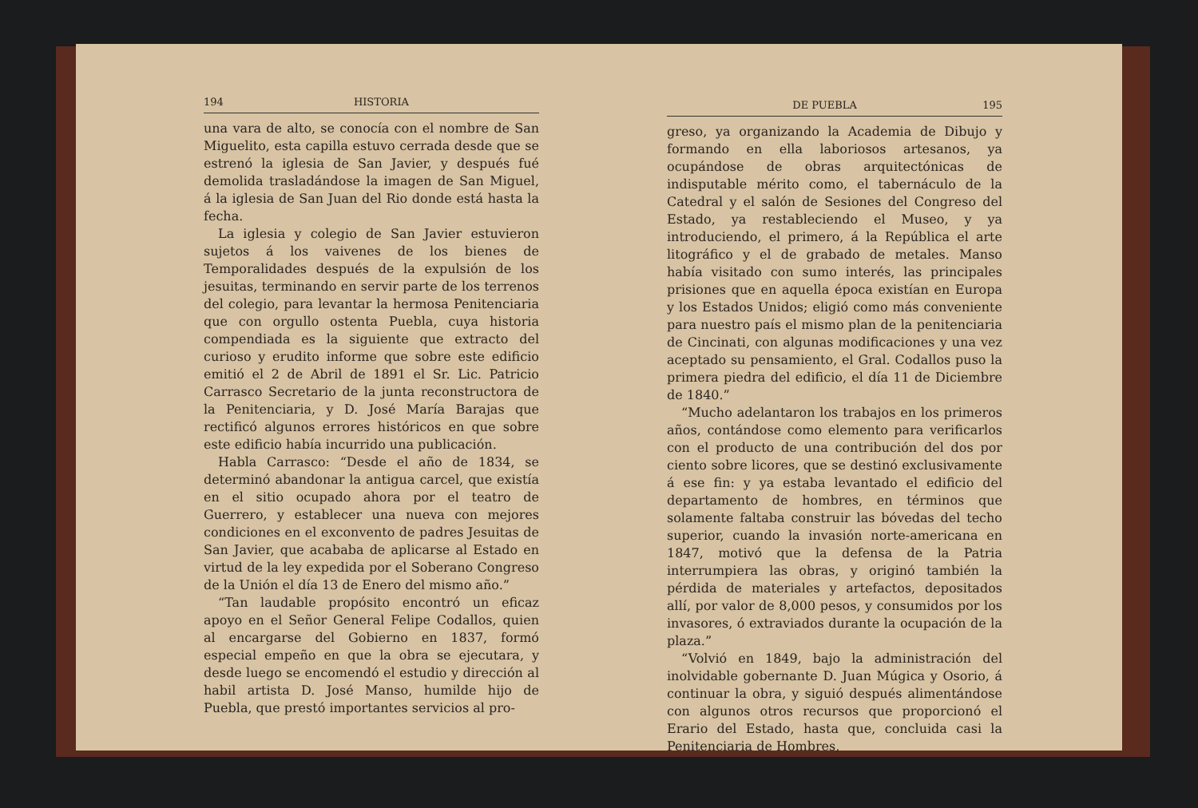194 HISTORIA
una vara de alto, se conocía con el nombre de San Miguelito, esta capilla estuvo cerrada desde que se estrenó la iglesia de San Javier, y después fué demolida trasladándose la imagen de San Miguel, á la iglesia de San Juan del Rio donde está hasta la fecha.
La iglesia y colegio de San Javier estuvieron sujetos á los vaivenes de los bienes de Temporalidades después de la expulsión de los jesuitas, terminando en servir parte de los terrenos del colegio, para levantar la hermosa Penitenciaria que con orgullo ostenta Puebla, cuya historia compendiada es la siguiente que extracto del curioso y erudito informe que sobre este edificio emitió el 2 de Abril de 1891 el Sr. Lic. Patricio Carrasco Secretario de la junta reconstructora de la Penitenciaria, y D. José María Barajas que rectificó algunos errores históricos en que sobre este edificio había incurrido una publicación.
Habla Carrasco: “Desde el año de 1834, se determinó abandonar la antigua carcel, que existía en el sitio ocupado ahora por el teatro de Guerrero, y establecer una nueva con mejores condiciones en el exconvento de padres Jesuitas de San Javier, que acababa de aplicarse al Estado en virtud de la ley expedida por el Soberano Congreso de la Unión el día 13 de Enero del mismo año.”
“Tan laudable propósito encontró un eficaz apoyo en el Señor General Felipe Codallos, quien al encargarse del Gobierno en 1837, formó especial empeño en que la obra se ejecutara, y desde luego se encomendó el estudio y dirección al habil artista D. José Manso, humilde hijo de Puebla, que prestó importantes servicios al pro-
DE PUEBLA 195
greso, ya organizando la Academia de Dibujo y formando en ella laboriosos artesanos, ya ocupándose de obras arquitectónicas de indisputable mérito como, el tabernáculo de la Catedral y el salón de Sesiones del Congreso del Estado, ya restableciendo el Museo, y ya introduciendo, el primero, á la República el arte litográfico y el de grabado de metales. Manso había visitado con sumo interés, las principales prisiones que en aquella época existían en Europa y los Estados Unidos; eligió como más conveniente para nuestro país el mismo plan de la penitenciaria de Cincinati, con algunas modificaciones y una vez aceptado su pensamiento, el Gral. Codallos puso la primera piedra del edificio, el día 11 de Diciembre de 1840.”
“Mucho adelantaron los trabajos en los primeros años, contándose como elemento para verificarlos con el producto de una contribución del dos por ciento sobre licores, que se destinó exclusivamente á ese fin: y ya estaba levantado el edificio del departamento de hombres, en términos que solamente faltaba construir las bóvedas del techo superior, cuando la invasión norte-americana en 1847, motivó que la defensa de la Patria interrumpiera las obras, y originó también la pérdida de materiales y artefactos, depositados allí, por valor de 8,000 pesos, y consumidos por los invasores, ó extraviados durante la ocupación de la plaza.”
“Volvió en 1849, bajo la administración del inolvidable gobernante D. Juan Múgica y Osorio, á continuar la obra, y siguió después alimentándose con algunos otros recursos que proporcionó el Erario del Estado, hasta que, concluida casi la Penitenciaria de Hombres,